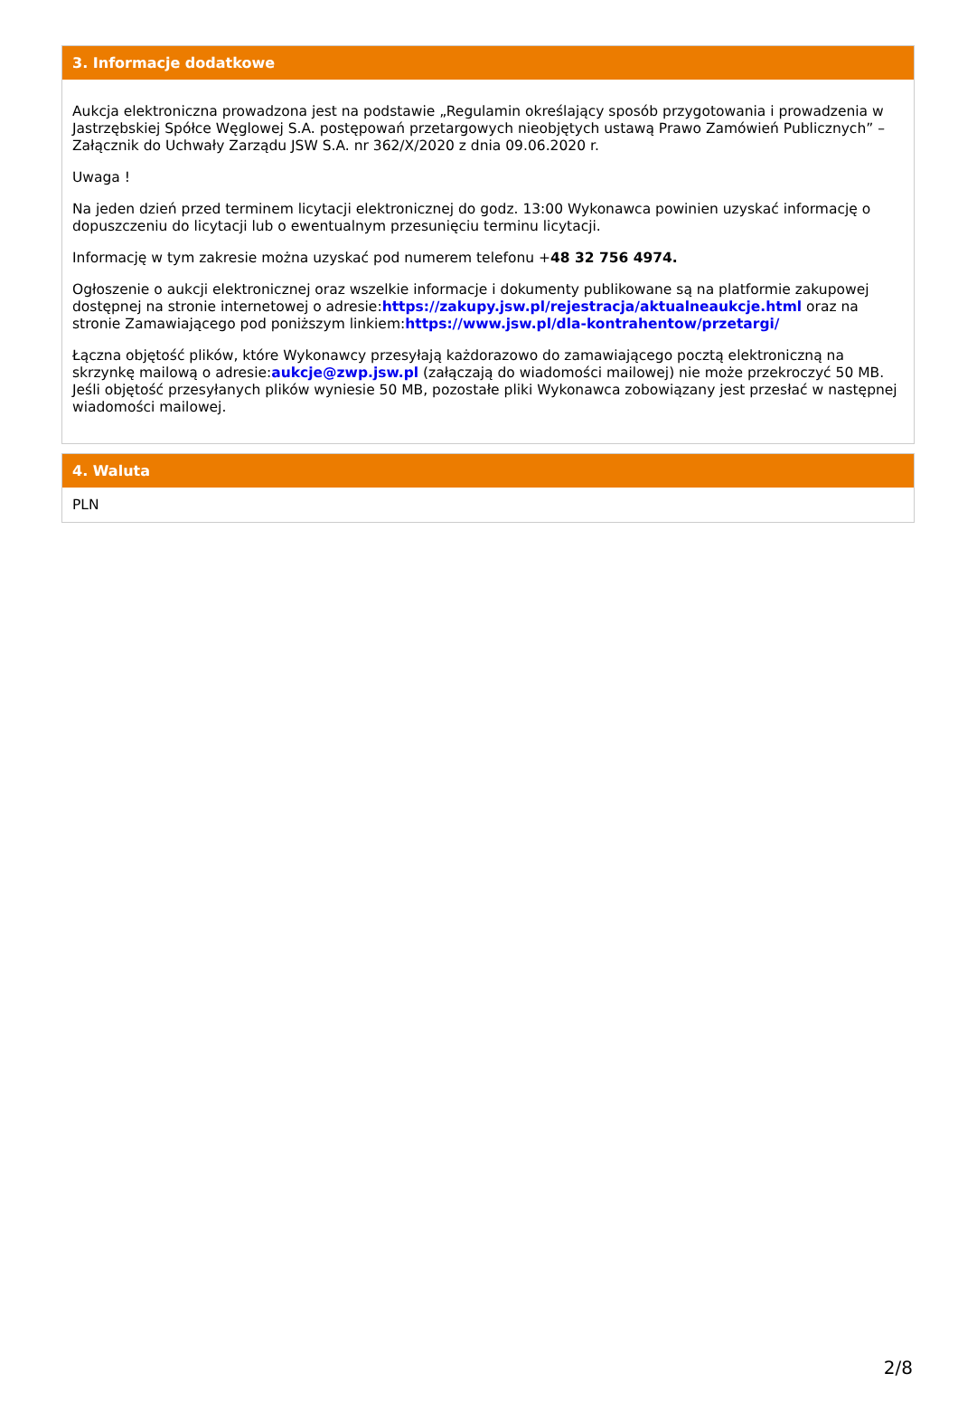3. Informacje dodatkowe
Aukcja elektroniczna prowadzona jest na podstawie „Regulamin określający sposób przygotowania i prowadzenia w Jastrzębskiej Spółce Węglowej S.A. postępowań przetargowych nieobjętych ustawą Prawo Zamówień Publicznych” – Załącznik do Uchwały Zarządu JSW S.A. nr 362/X/2020 z dnia 09.06.2020 r.
Uwaga !
Na jeden dzień przed terminem licytacji elektronicznej do godz. 13:00 Wykonawca powinien uzyskać informację o dopuszczeniu do licytacji lub o ewentualnym przesunięciu terminu licytacji.
Informację w tym zakresie można uzyskać pod numerem telefonu +48 32 756 4974.
Ogłoszenie o aukcji elektronicznej oraz wszelkie informacje i dokumenty publikowane są na platformie zakupowej dostępnej na stronie internetowej o adresie:https://zakupy.jsw.pl/rejestracja/aktualneaukcje.html oraz na stronie Zamawiającego pod poniższym linkiem:https://www.jsw.pl/dla-kontrahentow/przetargi/
Łączna objętość plików, które Wykonawcy przesyłają każdorazowo do zamawiającego pocztą elektroniczną na skrzynkę mailową o adresie:aukcje@zwp.jsw.pl (załączają do wiadomości mailowej) nie może przekroczyć 50 MB. Jeśli objętość przesyłanych plików wyniesie 50 MB, pozostałe pliki Wykonawca zobowiązany jest przesłać w następnej wiadomości mailowej.
4. Waluta
PLN
2/8